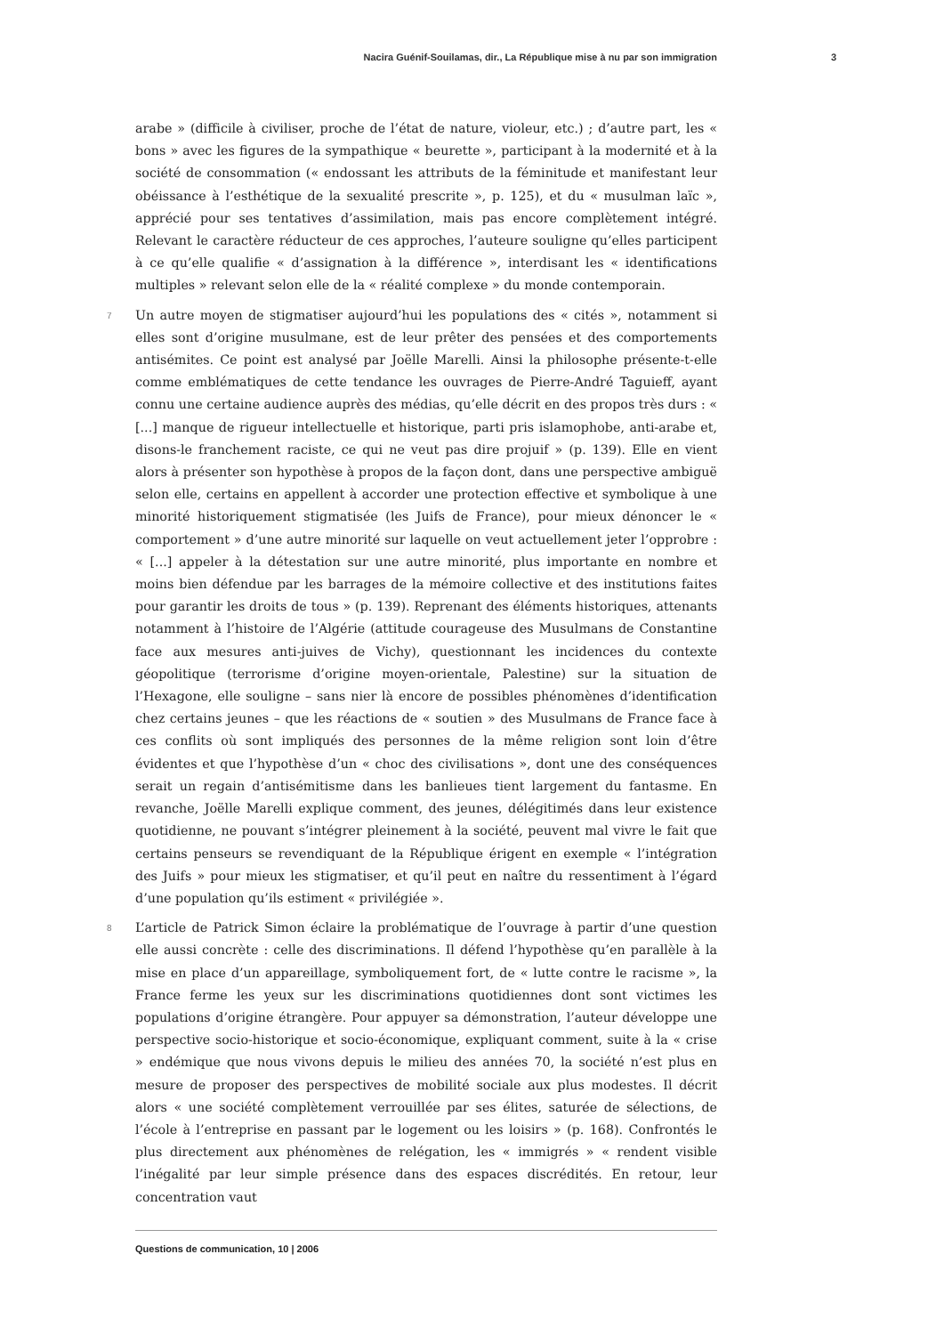Nacira Guénif-Souilamas, dir., La République mise à nu par son immigration 3
arabe » (difficile à civiliser, proche de l’état de nature, violeur, etc.) ; d’autre part, les « bons » avec les figures de la sympathique « beurette », participant à la modernité et à la société de consommation (« endossant les attributs de la féminitude et manifestant leur obéissance à l’esthétique de la sexualité prescrite », p. 125), et du « musulman laïc », apprécié pour ses tentatives d’assimilation, mais pas encore complètement intégré. Relevant le caractère réducteur de ces approches, l’auteure souligne qu’elles participent à ce qu’elle qualifie « d’assignation à la différence », interdisant les « identifications multiples » relevant selon elle de la « réalité complexe » du monde contemporain.
7 Un autre moyen de stigmatiser aujourd’hui les populations des « cités », notamment si elles sont d’origine musulmane, est de leur prêter des pensées et des comportements antisémites. Ce point est analysé par Joëlle Marelli. Ainsi la philosophe présente-t-elle comme emblématiques de cette tendance les ouvrages de Pierre-André Taguieff, ayant connu une certaine audience auprès des médias, qu’elle décrit en des propos très durs : « [...] manque de rigueur intellectuelle et historique, parti pris islamophobe, anti-arabe et, disons-le franchement raciste, ce qui ne veut pas dire projuif » (p. 139). Elle en vient alors à présenter son hypothèse à propos de la façon dont, dans une perspective ambiguë selon elle, certains en appellent à accorder une protection effective et symbolique à une minorité historiquement stigmatisée (les Juifs de France), pour mieux dénoncer le « comportement » d’une autre minorité sur laquelle on veut actuellement jeter l’opprobre : « [...] appeler à la détestation sur une autre minorité, plus importante en nombre et moins bien défendue par les barrages de la mémoire collective et des institutions faites pour garantir les droits de tous » (p. 139). Reprenant des éléments historiques, attenants notamment à l’histoire de l’Algérie (attitude courageuse des Musulmans de Constantine face aux mesures anti-juives de Vichy), questionnant les incidences du contexte géopolitique (terrorisme d’origine moyen-orientale, Palestine) sur la situation de l’Hexagone, elle souligne – sans nier là encore de possibles phénomènes d’identification chez certains jeunes – que les réactions de « soutien » des Musulmans de France face à ces conflits où sont impliqués des personnes de la même religion sont loin d’être évidentes et que l’hypothèse d’un « choc des civilisations », dont une des conséquences serait un regain d’antisémitisme dans les banlieues tient largement du fantasme. En revanche, Joëlle Marelli explique comment, des jeunes, délégitimés dans leur existence quotidienne, ne pouvant s’intégrer pleinement à la société, peuvent mal vivre le fait que certains penseurs se revendiquant de la République érigent en exemple « l’intégration des Juifs » pour mieux les stigmatiser, et qu’il peut en naître du ressentiment à l’égard d’une population qu’ils estiment « privilégiée ».
8 L’article de Patrick Simon éclaire la problématique de l’ouvrage à partir d’une question elle aussi concrète : celle des discriminations. Il défend l’hypothèse qu’en parallèle à la mise en place d’un appareillage, symboliquement fort, de « lutte contre le racisme », la France ferme les yeux sur les discriminations quotidiennes dont sont victimes les populations d’origine étrangère. Pour appuyer sa démonstration, l’auteur développe une perspective socio-historique et socio-économique, expliquant comment, suite à la « crise » endémique que nous vivons depuis le milieu des années 70, la société n’est plus en mesure de proposer des perspectives de mobilité sociale aux plus modestes. Il décrit alors « une société complètement verrouillée par ses élites, saturée de sélections, de l’école à l’entreprise en passant par le logement ou les loisirs » (p. 168). Confrontés le plus directement aux phénomènes de relégation, les « immigrés » « rendent visible l’inégalité par leur simple présence dans des espaces discrédités. En retour, leur concentration vaut
Questions de communication, 10 | 2006